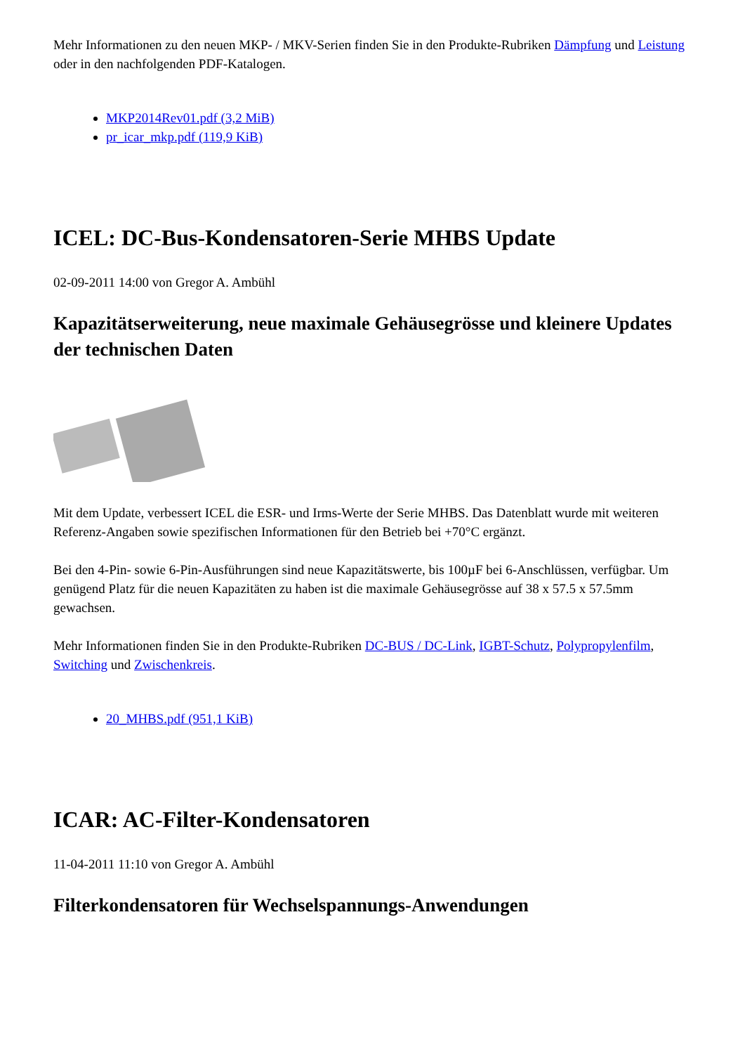Mehr Informationen zu den neuen MKP- / MKV-Serien finden Sie in den Produkte-Rubriken Dämpfung und Leistung oder in den nachfolgenden PDF-Katalogen.
MKP2014Rev01.pdf (3,2 MiB)
pr_icar_mkp.pdf (119,9 KiB)
ICEL: DC-Bus-Kondensatoren-Serie MHBS Update
02-09-2011 14:00 von Gregor A. Ambühl
Kapazitätserweiterung, neue maximale Gehäusegrösse und kleinere Updates der technischen Daten
Mit dem Update, verbessert ICEL die ESR- und Irms-Werte der Serie MHBS. Das Datenblatt wurde mit weiteren Referenz-Angaben sowie spezifischen Informationen für den Betrieb bei +70°C ergänzt.
Bei den 4-Pin- sowie 6-Pin-Ausführungen sind neue Kapazitätswerte, bis 100µF bei 6-Anschlüssen, verfügbar. Um genügend Platz für die neuen Kapazitäten zu haben ist die maximale Gehäusegrösse auf 38 x 57.5 x 57.5mm gewachsen.
Mehr Informationen finden Sie in den Produkte-Rubriken DC-BUS / DC-Link, IGBT-Schutz, Polypropylenfilm, Switching und Zwischenkreis.
20_MHBS.pdf (951,1 KiB)
ICAR: AC-Filter-Kondensatoren
11-04-2011 11:10 von Gregor A. Ambühl
Filterkondensatoren für Wechselspannungs-Anwendungen